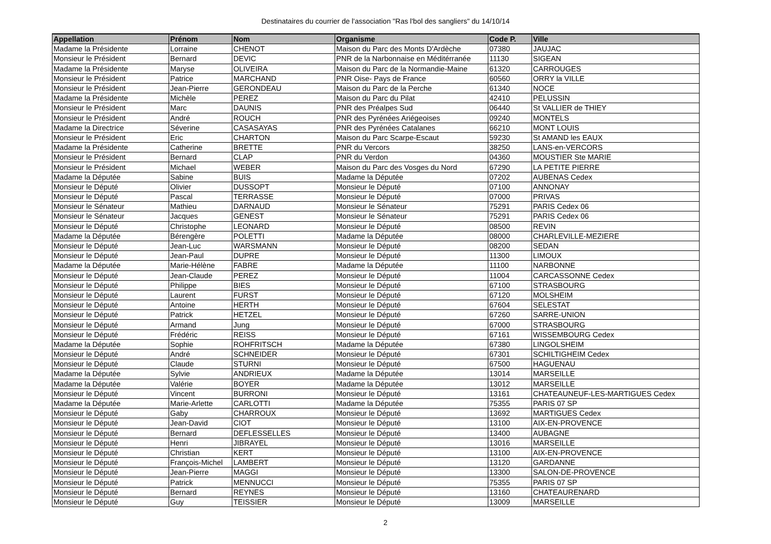Destinataires du courrier de l'association "Ras l'bol des sangliers" du 14/10/14
| Appellation | Prénom | Nom | Organisme | Code P. | Ville |
| --- | --- | --- | --- | --- | --- |
| Madame la Présidente | Lorraine | CHENOT | Maison du Parc des Monts D'Ardèche | 07380 | JAUJAC |
| Monsieur le Président | Bernard | DEVIC | PNR de la Narbonnaise en Méditérranée | 11130 | SIGEAN |
| Madame la Présidente | Maryse | OLIVEIRA | Maison du Parc de la Normandie-Maine | 61320 | CARROUGES |
| Monsieur le Président | Patrice | MARCHAND | PNR Oise- Pays de France | 60560 | ORRY la VILLE |
| Monsieur le Président | Jean-Pierre | GERONDEAU | Maison du Parc de la Perche | 61340 | NOCE |
| Madame la Présidente | Michèle | PEREZ | Maison du Parc du Pilat | 42410 | PELUSSIN |
| Monsieur le Président | Marc | DAUNIS | PNR des Préalpes Sud | 06440 | St VALLIER de THIEY |
| Monsieur le Président | André | ROUCH | PNR des Pyrénées Ariégeoises | 09240 | MONTELS |
| Madame la Directrice | Séverine | CASASAYAS | PNR des Pyrénées Catalanes | 66210 | MONT LOUIS |
| Monsieur le Président | Eric | CHARTON | Maison du Parc Scarpe-Escaut | 59230 | St AMAND les EAUX |
| Madame la Présidente | Catherine | BRETTE | PNR du Vercors | 38250 | LANS-en-VERCORS |
| Monsieur le Président | Bernard | CLAP | PNR du Verdon | 04360 | MOUSTIER Ste MARIE |
| Monsieur le Président | Michael | WEBER | Maison du Parc des Vosges du Nord | 67290 | LA PETITE PIERRE |
| Madame la Députée | Sabine | BUIS | Madame la Députée | 07202 | AUBENAS Cedex |
| Monsieur le Député | Olivier | DUSSOPT | Monsieur le Député | 07100 | ANNONAY |
| Monsieur le Député | Pascal | TERRASSE | Monsieur le Député | 07000 | PRIVAS |
| Monsieur le Sénateur | Mathieu | DARNAUD | Monsieur le Sénateur | 75291 | PARIS Cedex 06 |
| Monsieur le Sénateur | Jacques | GENEST | Monsieur le Sénateur | 75291 | PARIS Cedex 06 |
| Monsieur le Député | Christophe | LEONARD | Monsieur le Député | 08500 | REVIN |
| Madame la Députée | Bérengère | POLETTI | Madame la Députée | 08000 | CHARLEVILLE-MEZIERE |
| Monsieur le Député | Jean-Luc | WARSMANN | Monsieur le Député | 08200 | SEDAN |
| Monsieur le Député | Jean-Paul | DUPRE | Monsieur le Député | 11300 | LIMOUX |
| Madame la Députée | Marie-Hélène | FABRE | Madame la Députée | 11100 | NARBONNE |
| Monsieur le Député | Jean-Claude | PEREZ | Monsieur le Député | 11004 | CARCASSONNE Cedex |
| Monsieur le Député | Philippe | BIES | Monsieur le Député | 67100 | STRASBOURG |
| Monsieur le Député | Laurent | FURST | Monsieur le Député | 67120 | MOLSHEIM |
| Monsieur le Député | Antoine | HERTH | Monsieur le Député | 67604 | SELESTAT |
| Monsieur le Député | Patrick | HETZEL | Monsieur le Député | 67260 | SARRE-UNION |
| Monsieur le Député | Armand | Jung | Monsieur le Député | 67000 | STRASBOURG |
| Monsieur le Député | Frédéric | REISS | Monsieur le Député | 67161 | WISSEMBOURG Cedex |
| Madame la Députée | Sophie | ROHFRITSCH | Madame la Députée | 67380 | LINGOLSHEIM |
| Monsieur le Député | André | SCHNEIDER | Monsieur le Député | 67301 | SCHILTIGHEIM Cedex |
| Monsieur le Député | Claude | STURNI | Monsieur le Député | 67500 | HAGUENAU |
| Madame la Députée | Sylvie | ANDRIEUX | Madame la Députée | 13014 | MARSEILLE |
| Madame la Députée | Valérie | BOYER | Madame la Députée | 13012 | MARSEILLE |
| Monsieur le Député | Vincent | BURRONI | Monsieur le Député | 13161 | CHATEAUNEUF-LES-MARTIGUES Cedex |
| Madame la Députée | Marie-Arlette | CARLOTTI | Madame la Députée | 75355 | PARIS 07 SP |
| Monsieur le Député | Gaby | CHARROUX | Monsieur le Député | 13692 | MARTIGUES Cedex |
| Monsieur le Député | Jean-David | CIOT | Monsieur le Député | 13100 | AIX-EN-PROVENCE |
| Monsieur le Député | Bernard | DEFLESSELLES | Monsieur le Député | 13400 | AUBAGNE |
| Monsieur le Député | Henri | JIBRAYEL | Monsieur le Député | 13016 | MARSEILLE |
| Monsieur le Député | Christian | KERT | Monsieur le Député | 13100 | AIX-EN-PROVENCE |
| Monsieur le Député | François-Michel | LAMBERT | Monsieur le Député | 13120 | GARDANNE |
| Monsieur le Député | Jean-Pierre | MAGGI | Monsieur le Député | 13300 | SALON-DE-PROVENCE |
| Monsieur le Député | Patrick | MENNUCCI | Monsieur le Député | 75355 | PARIS 07 SP |
| Monsieur le Député | Bernard | REYNES | Monsieur le Député | 13160 | CHATEAURENARD |
| Monsieur le Député | Guy | TEISSIER | Monsieur le Député | 13009 | MARSEILLE |
2